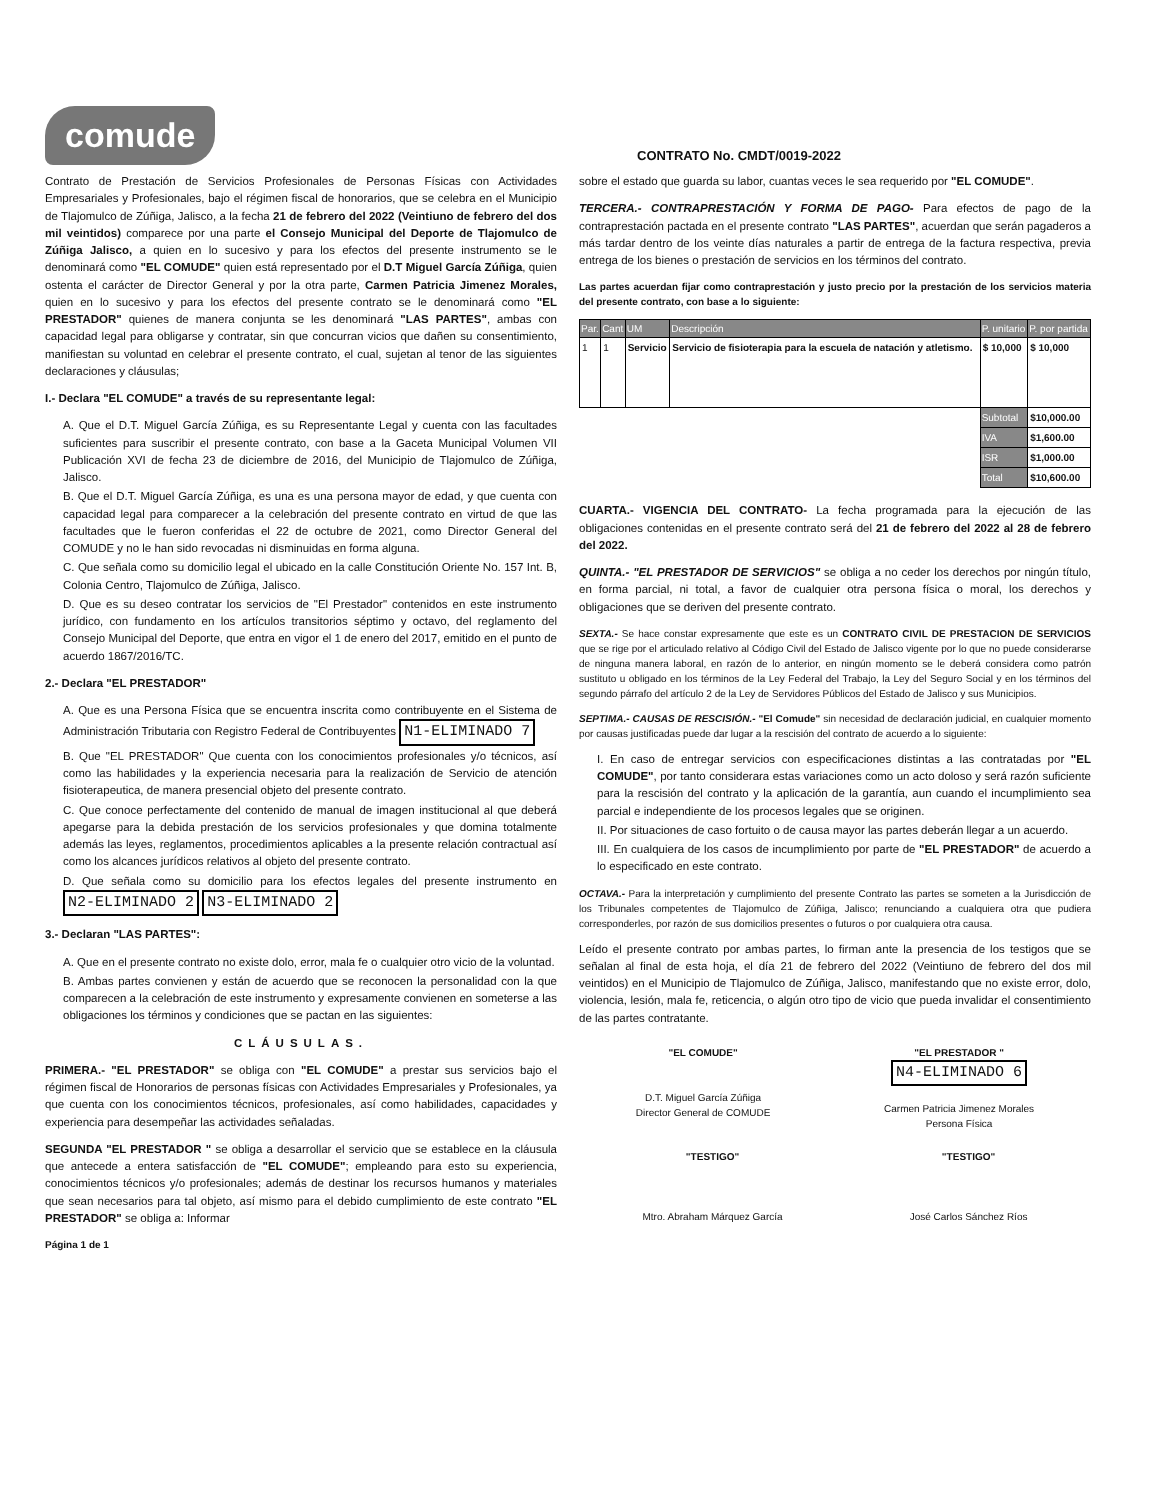comude
CONTRATO No. CMDT/0019-2022
Contrato de Prestación de Servicios Profesionales de Personas Físicas con Actividades Empresariales y Profesionales, bajo el régimen fiscal de honorarios, que se celebra en el Municipio de Tlajomulco de Zúñiga, Jalisco, a la fecha 21 de febrero del 2022 (Veintiuno de febrero del dos mil veintidos) comparece por una parte el Consejo Municipal del Deporte de Tlajomulco de Zúñiga Jalisco, a quien en lo sucesivo y para los efectos del presente instrumento se le denominará como "EL COMUDE" quien está representado por el D.T Miguel García Zúñiga, quien ostenta el carácter de Director General y por la otra parte, Carmen Patricia Jimenez Morales, quien en lo sucesivo y para los efectos del presente contrato se le denominará como "EL PRESTADOR" quienes de manera conjunta se les denominará "LAS PARTES", ambas con capacidad legal para obligarse y contratar, sin que concurran vicios que dañen su consentimiento, manifiestan su voluntad en celebrar el presente contrato, el cual, sujetan al tenor de las siguientes declaraciones y cláusulas;
I.- Declara "EL COMUDE" a través de su representante legal:
A. Que el D.T. Miguel García Zúñiga, es su Representante Legal y cuenta con las facultades suficientes para suscribir el presente contrato, con base a la Gaceta Municipal Volumen VII Publicación XVI de fecha 23 de diciembre de 2016, del Municipio de Tlajomulco de Zúñiga, Jalisco.
B. Que el D.T. Miguel García Zúñiga, es una es una persona mayor de edad, y que cuenta con capacidad legal para comparecer a la celebración del presente contrato en virtud de que las facultades que le fueron conferidas el 22 de octubre de 2021, como Director General del COMUDE y no le han sido revocadas ni disminuidas en forma alguna.
C. Que señala como su domicilio legal el ubicado en la calle Constitución Oriente No. 157 Int. B, Colonia Centro, Tlajomulco de Zúñiga, Jalisco.
D. Que es su deseo contratar los servicios de "El Prestador" contenidos en este instrumento jurídico, con fundamento en los artículos transitorios séptimo y octavo, del reglamento del Consejo Municipal del Deporte, que entra en vigor el 1 de enero del 2017, emitido en el punto de acuerdo 1867/2016/TC.
2.- Declara "EL PRESTADOR"
A. Que es una Persona Física que se encuentra inscrita como contribuyente en el Sistema de Administración Tributaria con Registro Federal de Contribuyentes N1-ELIMINADO 7
B. Que "EL PRESTADOR" Que cuenta con los conocimientos profesionales y/o técnicos, así como las habilidades y la experiencia necesaria para la realización de Servicio de atención fisioterapeutica, de manera presencial objeto del presente contrato.
C. Que conoce perfectamente del contenido de manual de imagen institucional al que deberá apegarse para la debida prestación de los servicios profesionales y que domina totalmente además las leyes, reglamentos, procedimientos aplicables a la presente relación contractual así como los alcances jurídicos relativos al objeto del presente contrato.
D. Que señala como su domicilio para los efectos legales del presente instrumento en N2-ELIMINADO 2 N3-ELIMINADO 2
3.- Declaran "LAS PARTES":
A. Que en el presente contrato no existe dolo, error, mala fe o cualquier otro vicio de la voluntad.
B. Ambas partes convienen y están de acuerdo que se reconocen la personalidad con la que comparecen a la celebración de este instrumento y expresamente convienen en someterse a las obligaciones los términos y condiciones que se pactan en las siguientes:
CLÁUSULAS.
PRIMERA.- "EL PRESTADOR" se obliga con "EL COMUDE" a prestar sus servicios bajo el régimen fiscal de Honorarios de personas físicas con Actividades Empresariales y Profesionales, ya que cuenta con los conocimientos técnicos, profesionales, así como habilidades, capacidades y experiencia para desempeñar las actividades señaladas.
SEGUNDA "EL PRESTADOR " se obliga a desarrollar el servicio que se establece en la cláusula que antecede a entera satisfacción de "EL COMUDE"; empleando para esto su experiencia, conocimientos técnicos y/o profesionales; además de destinar los recursos humanos y materiales que sean necesarios para tal objeto, así mismo para el debido cumplimiento de este contrato "EL PRESTADOR" se obliga a: Informar
Página 1 de 1
sobre el estado que guarda su labor, cuantas veces le sea requerido por "EL COMUDE".
TERCERA.- CONTRAPRESTACIÓN Y FORMA DE PAGO- Para efectos de pago de la contraprestación pactada en el presente contrato "LAS PARTES", acuerdan que serán pagaderos a más tardar dentro de los veinte días naturales a partir de entrega de la factura respectiva, previa entrega de los bienes o prestación de servicios en los términos del contrato.
Las partes acuerdan fijar como contraprestación y justo precio por la prestación de los servicios materia del presente contrato, con base a lo siguiente:
| Par. | Cant | UM | Descripción | P. unitario | P. por partida |
| --- | --- | --- | --- | --- | --- |
| 1 | 1 | Servicio | Servicio de fisioterapia para la escuela de natación y atletismo. | $ 10,000 | $ 10,000 |
| | | | | Subtotal | $10,000.00 |
| | | | | IVA | $1,600.00 |
| | | | | ISR | $1,000.00 |
| | | | | Total | $10,600.00 |
CUARTA.- VIGENCIA DEL CONTRATO- La fecha programada para la ejecución de las obligaciones contenidas en el presente contrato será del 21 de febrero del 2022 al 28 de febrero del 2022.
QUINTA.- "EL PRESTADOR DE SERVICIOS" se obliga a no ceder los derechos por ningún título, en forma parcial, ni total, a favor de cualquier otra persona física o moral, los derechos y obligaciones que se deriven del presente contrato.
SEXTA.- Se hace constar expresamente que este es un CONTRATO CIVIL DE PRESTACION DE SERVICIOS que se rige por el articulado relativo al Código Civil del Estado de Jalisco vigente por lo que no puede considerarse de ninguna manera laboral, en razón de lo anterior, en ningún momento se le deberá considera como patrón sustituto u obligado en los términos de la Ley Federal del Trabajo, la Ley del Seguro Social y en los términos del segundo párrafo del artículo 2 de la Ley de Servidores Públicos del Estado de Jalisco y sus Municipios.
SEPTIMA.- CAUSAS DE RESCISIÓN.- "El Comude" sin necesidad de declaración judicial, en cualquier momento por causas justificadas puede dar lugar a la rescisión del contrato de acuerdo a lo siguiente:
I. En caso de entregar servicios con especificaciones distintas a las contratadas por "EL COMUDE", por tanto considerara estas variaciones como un acto doloso y será razón suficiente para la rescisión del contrato y la aplicación de la garantía, aun cuando el incumplimiento sea parcial e independiente de los procesos legales que se originen.
II. Por situaciones de caso fortuito o de causa mayor las partes deberán llegar a un acuerdo.
III. En cualquiera de los casos de incumplimiento por parte de "EL PRESTADOR" de acuerdo a lo especificado en este contrato.
OCTAVA.- Para la interpretación y cumplimiento del presente Contrato las partes se someten a la Jurisdicción de los Tribunales competentes de Tlajomulco de Zúñiga, Jalisco; renunciando a cualquiera otra que pudiera corresponderles, por razón de sus domicilios presentes o futuros o por cualquiera otra causa.
Leído el presente contrato por ambas partes, lo firman ante la presencia de los testigos que se señalan al final de esta hoja, el día 21 de febrero del 2022 (Veintiuno de febrero del dos mil veintidos) en el Municipio de Tlajomulco de Zúñiga, Jalisco, manifestando que no existe error, dolo, violencia, lesión, mala fe, reticencia, o algún otro tipo de vicio que pueda invalidar el consentimiento de las partes contratante.
"EL COMUDE"
D.T. Miguel García Zúñiga
Director General de COMUDE
"EL PRESTADOR "
N4-ELIMINADO 6
Carmen Patricia Jimenez Morales
Persona Física
"TESTIGO"
Mtro. Abraham Márquez García
"TESTIGO"
José Carlos Sánchez Ríos